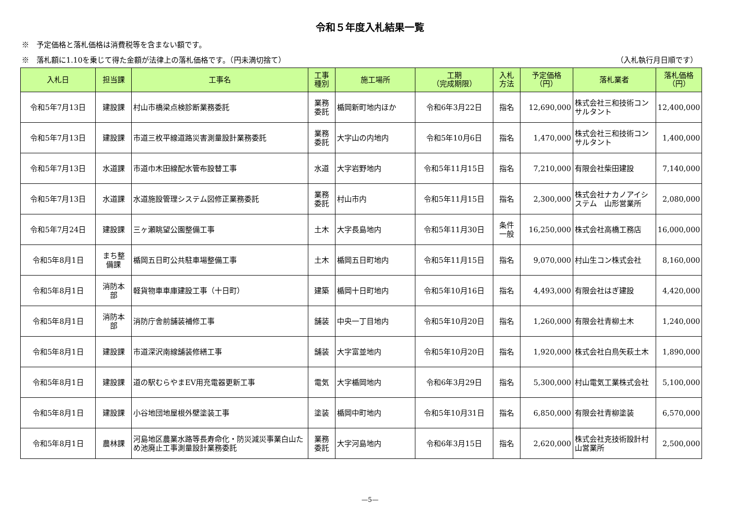令和５年度入札結果一覧
※　予定価格と落札価格は消費税等を含まない額です。
※　落札額に1.10を乗じて得た金額が法律上の落札価格です。（円未満切捨て） （入札執行月日順です）
| 入札日 | 担当課 | 工事名 | 工事 種別 | 施工場所 | 工期 （完成期限） | 入札 方法 | 予定価格 （円） | 落札業者 | 落札価格 （円） |
| --- | --- | --- | --- | --- | --- | --- | --- | --- | --- |
| 令和5年7月13日 | 建設課 | 村山市橋梁点検診断業務委託 | 業務 委託 | 楯岡新町地内ほか | 令和6年3月22日 | 指名 | 12,690,000 | 株式会社三和技術コンサルタント | 12,400,000 |
| 令和5年7月13日 | 建設課 | 市道三枚平線道路災害測量設計業務委託 | 業務 委託 | 大字山の内地内 | 令和5年10月6日 | 指名 | 1,470,000 | 株式会社三和技術コンサルタント | 1,400,000 |
| 令和5年7月13日 | 水道課 | 市道巾木田線配水管布設替工事 | 水道 | 大字岩野地内 | 令和5年11月15日 | 指名 | 7,210,000 | 有限会社柴田建設 | 7,140,000 |
| 令和5年7月13日 | 水道課 | 水道施設管理システム図修正業務委託 | 業務 委託 | 村山市内 | 令和5年11月15日 | 指名 | 2,300,000 | 株式会社ナカノアイシステム 山形営業所 | 2,080,000 |
| 令和5年7月24日 | 建設課 | 三ヶ瀬眺望公園整備工事 | 土木 | 大字長島地内 | 令和5年11月30日 | 条件 一般 | 16,250,000 | 株式会社高橋工務店 | 16,000,000 |
| 令和5年8月1日 | まち整 備課 | 楯岡五日町公共駐車場整備工事 | 土木 | 楯岡五日町地内 | 令和5年11月15日 | 指名 | 9,070,000 | 村山生コン株式会社 | 8,160,000 |
| 令和5年8月1日 | 消防本 部 | 軽貨物車車庫建設工事（十日町） | 建築 | 楯岡十日町地内 | 令和5年10月16日 | 指名 | 4,493,000 | 有限会社はぎ建設 | 4,420,000 |
| 令和5年8月1日 | 消防本 部 | 消防庁舎前舗装補修工事 | 舗装 | 中央一丁目地内 | 令和5年10月20日 | 指名 | 1,260,000 | 有限会社青柳土木 | 1,240,000 |
| 令和5年8月1日 | 建設課 | 市道深沢南線舗装修繕工事 | 舗装 | 大字富並地内 | 令和5年10月20日 | 指名 | 1,920,000 | 株式会社白鳥矢萩土木 | 1,890,000 |
| 令和5年8月1日 | 建設課 | 道の駅むらやまEV用充電器更新工事 | 電気 | 大字楯岡地内 | 令和6年3月29日 | 指名 | 5,300,000 | 村山電気工業株式会社 | 5,100,000 |
| 令和5年8月1日 | 建設課 | 小谷地団地屋根外壁塗装工事 | 塗装 | 楯岡中町地内 | 令和5年10月31日 | 指名 | 6,850,000 | 有限会社青柳塗装 | 6,570,000 |
| 令和5年8月1日 | 農林課 | 河島地区農業水路等長寿命化・防災減災事業白山ため池廃止工事測量設計業務委託 | 業務 委託 | 大字河島地内 | 令和6年3月15日 | 指名 | 2,620,000 | 株式会社克技術設計村山営業所 | 2,500,000 |
—5—